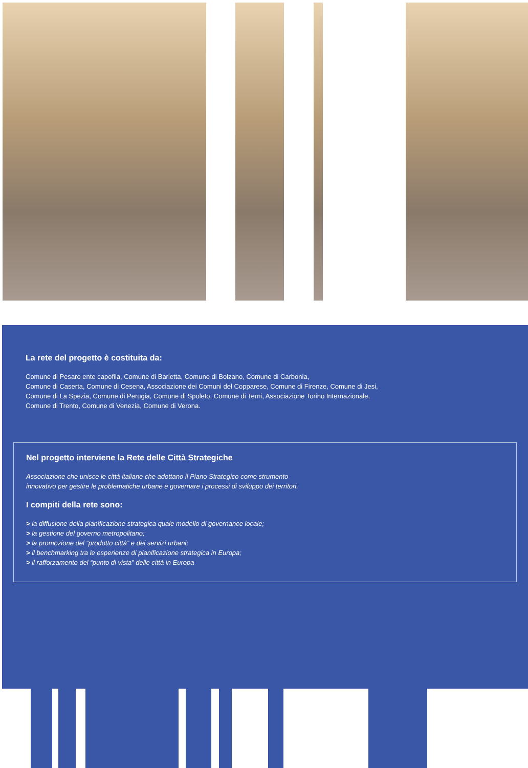La rete del progetto è costituita da:
Comune di Pesaro ente capofila, Comune di Barletta, Comune di Bolzano, Comune di Carbonia,
Comune di Caserta, Comune di Cesena, Associazione dei Comuni del Copparese, Comune di Firenze, Comune di Jesi,
Comune di La Spezia, Comune di Perugia, Comune di Spoleto, Comune di Terni, Associazione Torino Internazionale,
Comune di Trento, Comune di Venezia, Comune di Verona.
Nel progetto interviene la Rete delle Città Strategiche
Associazione che unisce le città italiane che adottano il Piano Strategico come strumento
innovativo per gestire le problematiche urbane e governare i processi di sviluppo dei territori.
I compiti della rete sono:
> la diffusione della pianificazione strategica quale modello di governance locale;
> la gestione del governo metropolitano;
> la promozione del “prodotto città” e dei servizi urbani;
> il benchmarking tra le esperienze di pianificazione strategica in Europa;
> il rafforzamento del “punto di vista” delle città in Europa